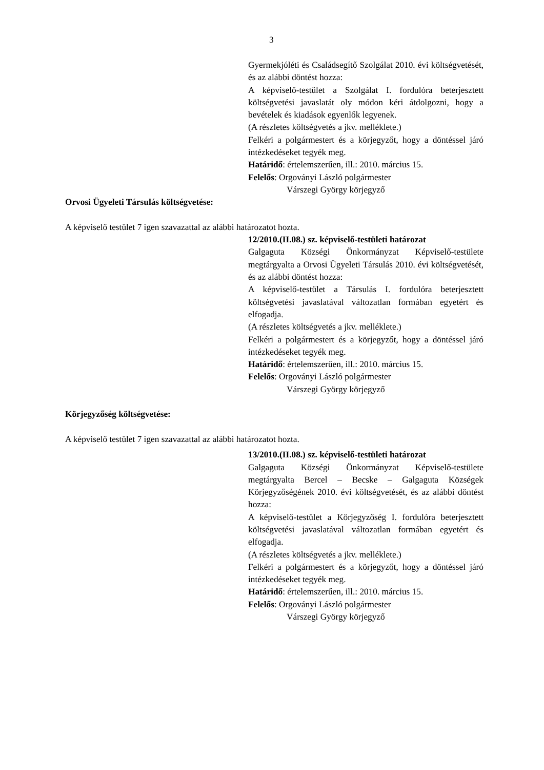3
Gyermekjóléti és Családsegítő Szolgálat 2010. évi költségvetését, és az alábbi döntést hozza:
A képviselő-testület a Szolgálat I. fordulóra beterjesztett költségvetési javaslatát oly módon kéri átdolgozni, hogy a bevételek és kiadások egyenlők legyenek.
(A részletes költségvetés a jkv. melléklete.)
Felkéri a polgármestert és a körjegyzőt, hogy a döntéssel járó intézkedéseket tegyék meg.
Határidő: értelemszerűen, ill.: 2010. március 15.
Felelős: Orgoványi László polgármester
Várszegi György körjegyző
Orvosi Ügyeleti Társulás költségvetése:
A képviselő testület 7 igen szavazattal az alábbi határozatot hozta.
12/2010.(II.08.) sz. képviselő-testületi határozat
Galgaguta Községi Önkormányzat Képviselő-testülete megtárgyalta a Orvosi Ügyeleti Társulás 2010. évi költségvetését, és az alábbi döntést hozza:
A képviselő-testület a Társulás I. fordulóra beterjesztett költségvetési javaslatával változatlan formában egyetért és elfogadja.
(A részletes költségvetés a jkv. melléklete.)
Felkéri a polgármestert és a körjegyzőt, hogy a döntéssel járó intézkedéseket tegyék meg.
Határidő: értelemszerűen, ill.: 2010. március 15.
Felelős: Orgoványi László polgármester
Várszegi György körjegyző
Körjegyzőség költségvetése:
A képviselő testület 7 igen szavazattal az alábbi határozatot hozta.
13/2010.(II.08.) sz. képviselő-testületi határozat
Galgaguta Községi Önkormányzat Képviselő-testülete megtárgyalta Bercel – Becske – Galgaguta Községek Körjegyzőségének 2010. évi költségvetését, és az alábbi döntést hozza:
A képviselő-testület a Körjegyzőség I. fordulóra beterjesztett költségvetési javaslatával változatlan formában egyetért és elfogadja.
(A részletes költségvetés a jkv. melléklete.)
Felkéri a polgármestert és a körjegyzőt, hogy a döntéssel járó intézkedéseket tegyék meg.
Határidő: értelemszerűen, ill.: 2010. március 15.
Felelős: Orgoványi László polgármester
Várszegi György körjegyző